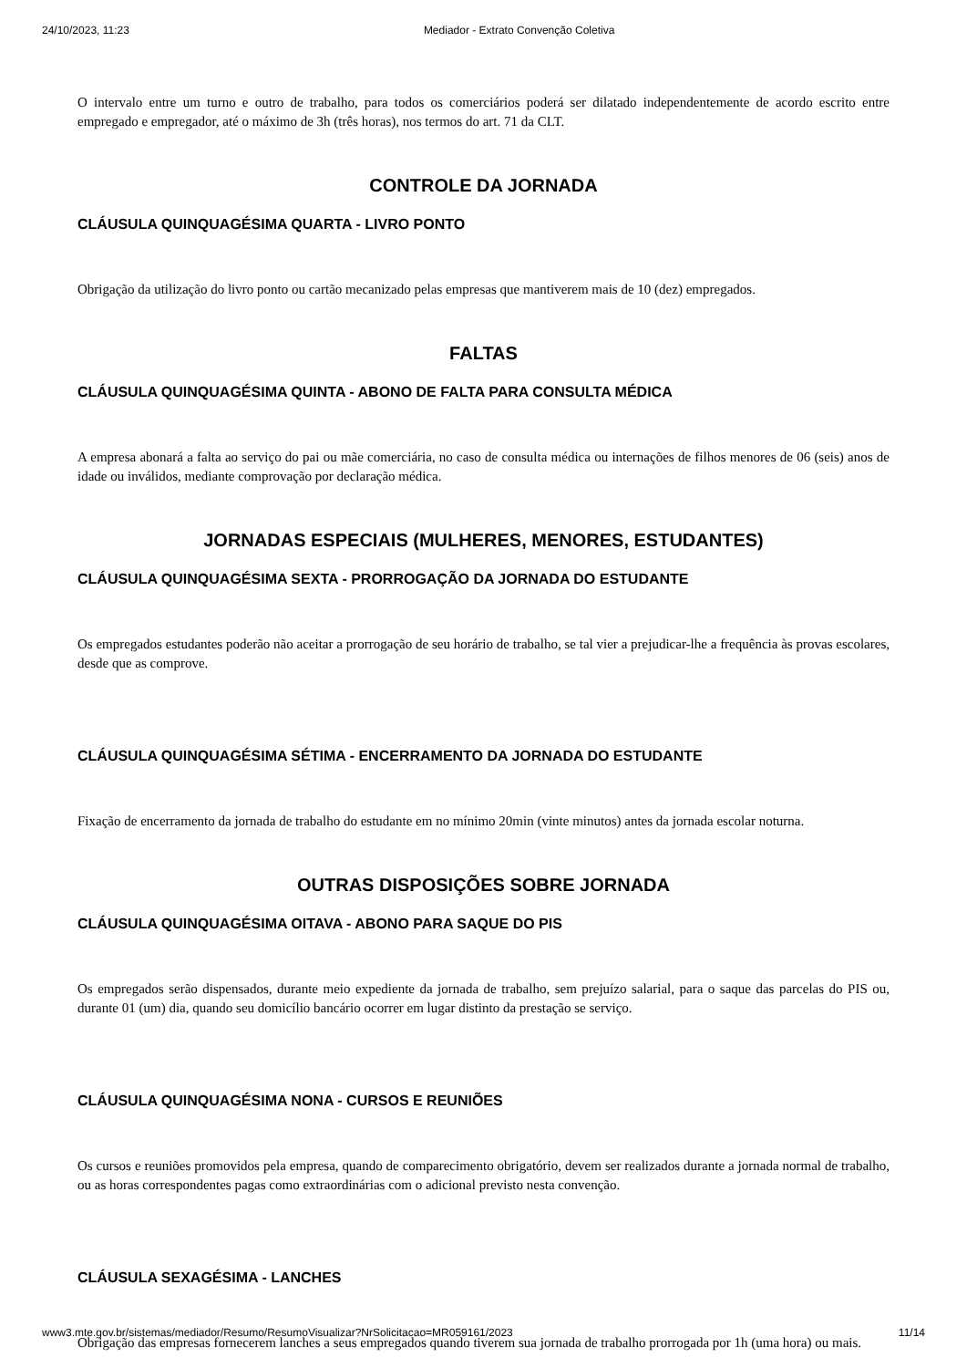24/10/2023, 11:23 Mediador - Extrato Convenção Coletiva
O intervalo entre um turno e outro de trabalho, para todos os comerciários poderá ser dilatado independentemente de acordo escrito entre empregado e empregador, até o máximo de 3h (três horas), nos termos do art. 71 da CLT.
CONTROLE DA JORNADA
CLÁUSULA QUINQUAGÉSIMA QUARTA - LIVRO PONTO
Obrigação da utilização do livro ponto ou cartão mecanizado pelas empresas que mantiverem mais de 10 (dez) empregados.
FALTAS
CLÁUSULA QUINQUAGÉSIMA QUINTA - ABONO DE FALTA PARA CONSULTA MÉDICA
A empresa abonará a falta ao serviço do pai ou mãe comerciária, no caso de consulta médica ou internações de filhos menores de 06 (seis) anos de idade ou inválidos, mediante comprovação por declaração médica.
JORNADAS ESPECIAIS (MULHERES, MENORES, ESTUDANTES)
CLÁUSULA QUINQUAGÉSIMA SEXTA - PRORROGAÇÃO DA JORNADA DO ESTUDANTE
Os empregados estudantes poderão não aceitar a prorrogação de seu horário de trabalho, se tal vier a prejudicar-lhe a frequência às provas escolares, desde que as comprove.
CLÁUSULA QUINQUAGÉSIMA SÉTIMA - ENCERRAMENTO DA JORNADA DO ESTUDANTE
Fixação de encerramento da jornada de trabalho do estudante em no mínimo 20min (vinte minutos) antes da jornada escolar noturna.
OUTRAS DISPOSIÇÕES SOBRE JORNADA
CLÁUSULA QUINQUAGÉSIMA OITAVA - ABONO PARA SAQUE DO PIS
Os empregados serão dispensados, durante meio expediente da jornada de trabalho, sem prejuízo salarial, para o saque das parcelas do PIS ou, durante 01 (um) dia, quando seu domicílio bancário ocorrer em lugar distinto da prestação se serviço.
CLÁUSULA QUINQUAGÉSIMA NONA - CURSOS E REUNIÕES
Os cursos e reuniões promovidos pela empresa, quando de comparecimento obrigatório, devem ser realizados durante a jornada normal de trabalho, ou as horas correspondentes pagas como extraordinárias com o adicional previsto nesta convenção.
CLÁUSULA SEXAGÉSIMA - LANCHES
Obrigação das empresas fornecerem lanches a seus empregados quando tiverem sua jornada de trabalho prorrogada por 1h (uma hora) ou mais.
www3.mte.gov.br/sistemas/mediador/Resumo/ResumoVisualizar?NrSolicitacao=MR059161/2023 11/14